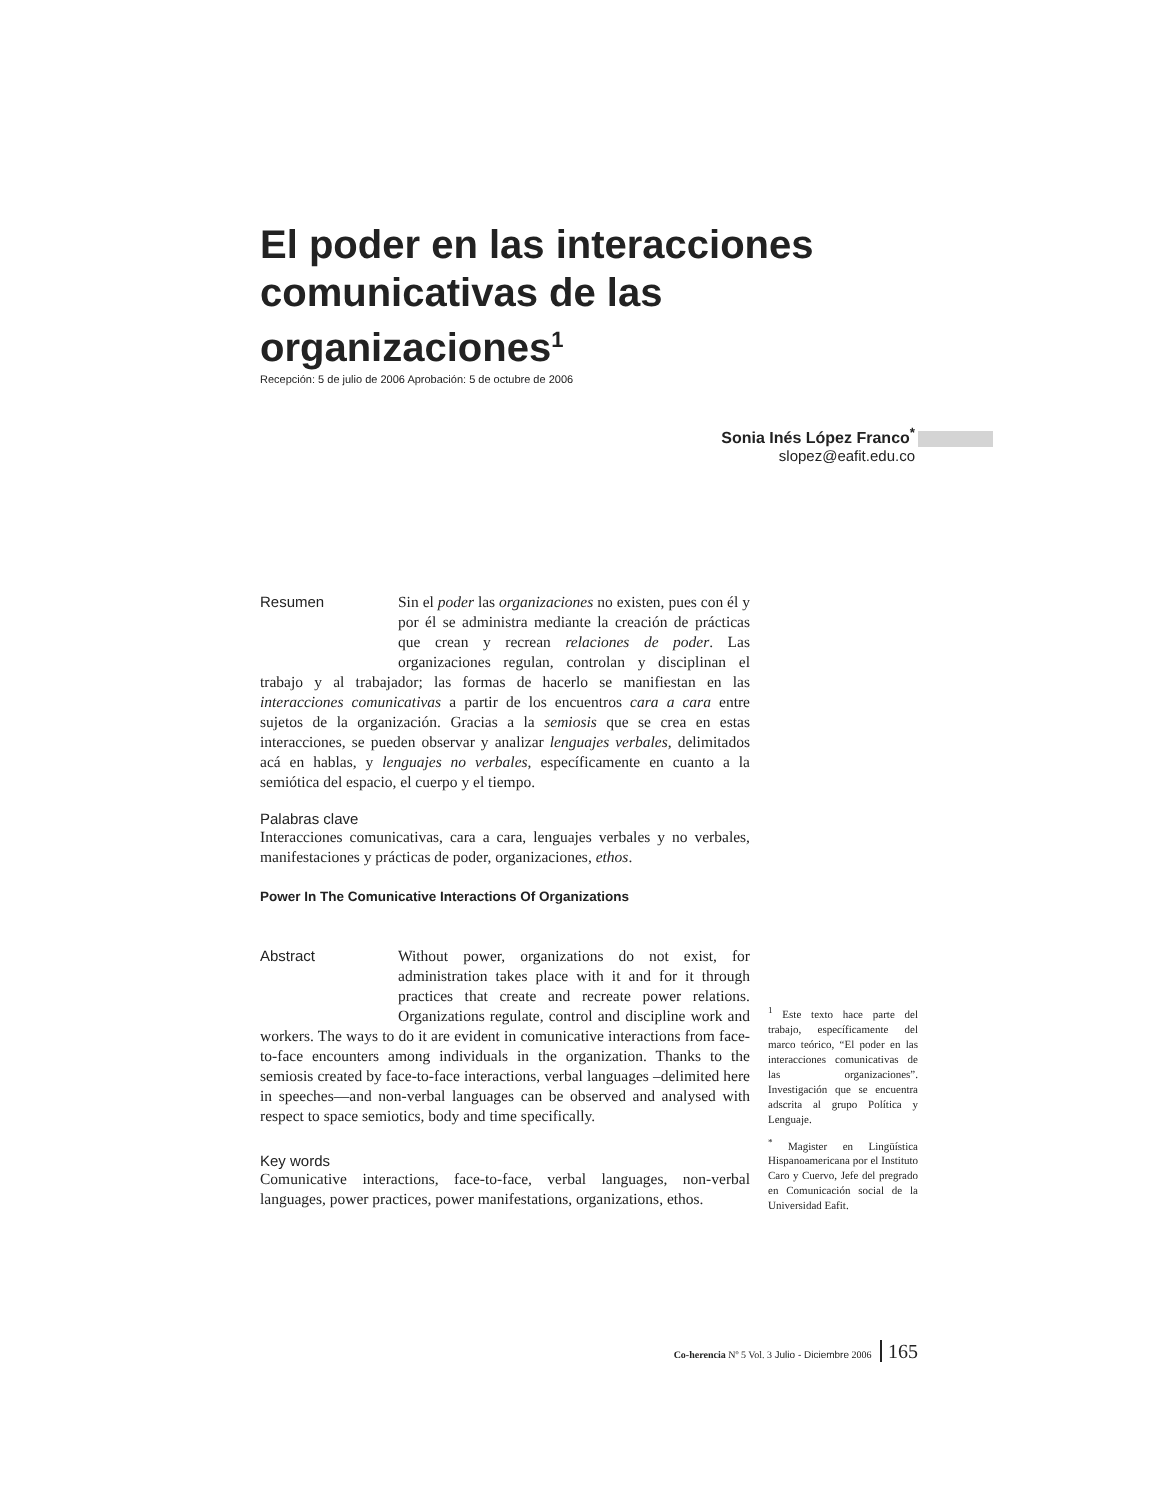El poder en las interacciones comunicativas de las organizaciones<sup>1</sup>
Recepción: 5 de julio de 2006 Aprobación: 5 de octubre de 2006
Sonia Inés López Franco<sup>*</sup>
slopez@eafit.edu.co
Resumen
Sin el poder las organizaciones no existen, pues con él y por él se administra mediante la creación de prácticas que crean y recrean relaciones de poder. Las organizaciones regulan, controlan y disciplinan el trabajo y al trabajador; las formas de hacerlo se manifiestan en las interacciones comunicativas a partir de los encuentros cara a cara entre sujetos de la organización. Gracias a la semiosis que se crea en estas interacciones, se pueden observar y analizar lenguajes verbales, delimitados acá en hablas, y lenguajes no verbales, específicamente en cuanto a la semiótica del espacio, el cuerpo y el tiempo.
Palabras clave
Interacciones comunicativas, cara a cara, lenguajes verbales y no verbales, manifestaciones y prácticas de poder, organizaciones, ethos.
Power In The Comunicative Interactions Of Organizations
Abstract
Without power, organizations do not exist, for administration takes place with it and for it through practices that create and recreate power relations. Organizations regulate, control and discipline work and workers. The ways to do it are evident in comunicative interactions from face-to-face encounters among individuals in the organization. Thanks to the semiosis created by face-to-face interactions, verbal languages –delimited here in speeches—and non-verbal languages can be observed and analysed with respect to space semiotics, body and time specifically.
Key words
Comunicative interactions, face-to-face, verbal languages, non-verbal languages, power practices, power manifestations, organizations, ethos.
<sup>1</sup> Este texto hace parte del trabajo, específicamente del marco teórico, “El poder en las interacciones comunicativas de las organizaciones”. Investigación que se encuentra adscrita al grupo Política y Lenguaje.
<sup>*</sup> Magister en Lingüística Hispanoamericana por el Instituto Caro y Cuervo, Jefe del pregrado en Comunicación social de la Universidad Eafit.
Co-herencia Nº 5 Vol. 3 Julio - Diciembre 2006 165